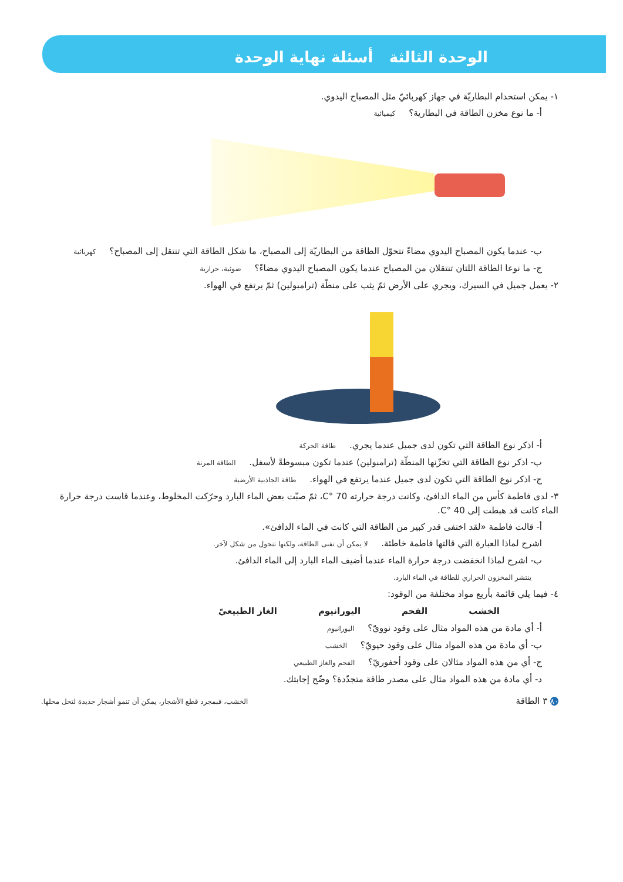الوحدة الثالثة أسئلة نهاية الوحدة
١- يمكن استخدام البطاريّة في جهاز كهربائيّ مثل المصباح اليدوي.
أ- ما نوع مخزن الطاقة في البطارية؟ كيميائية
ب- عندما يكون المصباح اليدوي مضاءً تتحوّل الطاقة من البطاريّة إلى المصباح، ما شكل الطاقة التي تنتقل إلى المصباح؟ كهربائية
ج- ما نوعا الطاقة اللتان تنتقلان من المصباح عندما يكون المصباح اليدوي مضاءً؟ ضوئية، حرارية
٢- يعمل جميل في السيرك، ويجري على الأرض ثمّ يثب على منطّة (ترامبولين) ثمّ يرتفع في الهواء.
أ- اذكر نوع الطاقة التي تكون لدى جميل عندما يجري. طاقة الحركة
ب- اذكر نوع الطاقة التي تخزّنها المنطّة (ترامبولين) عندما تكون مبسوطةً لأسفل. الطاقة المرنة
ج- اذكر نوع الطاقة التي تكون لدى جميل عندما يرتفع في الهواء. طاقة الجاذبية الأرضية
٣- لدى فاطمة كأس من الماء الدافئ، وكانت درجة حرارته 70 °C، ثمّ صبّت بعض الماء البارد وحرّكت المخلوط، وعندما قاست درجة حرارة الماء كانت قد هبطت إلى 40 °C.
أ- قالت فاطمة «لقد اختفى قدر كبير من الطاقة التي كانت في الماء الدافئ».
اشرح لماذا العبارة التي قالتها فاطمة خاطئة. لا يمكن أن تفنى الطاقة، ولكنها تتحول من شكل لآخر.
ب- اشرح لماذا انخفضت درجة حرارة الماء عندما أضيف الماء البارد إلى الماء الدافئ.
ينتشر المخزون الحراري للطاقة في الماء البارد.
٤- فيما يلي قائمة بأربع مواد مختلفة من الوقود:
الخشب الفحم اليورانيوم الغاز الطبيعيّ
أ- أي مادة من هذه المواد مثال على وقود نوويّ؟ اليورانيوم
ب- أي مادة من هذه المواد مثال على وقود حيويّ؟ الخشب
ج- أي من هذه المواد مثالان على وقود أحفوريّ؟ الفحم والغاز الطبيعي
د- أي مادة من هذه المواد مثال على مصدر طاقة متجدّدة؟ وضّح إجابتك.
٨٠ ٣ الطاقة الخشب، فبمجرد قطع الأشجار، يمكن أن تنمو أشجار جديدة لتحل محلها.